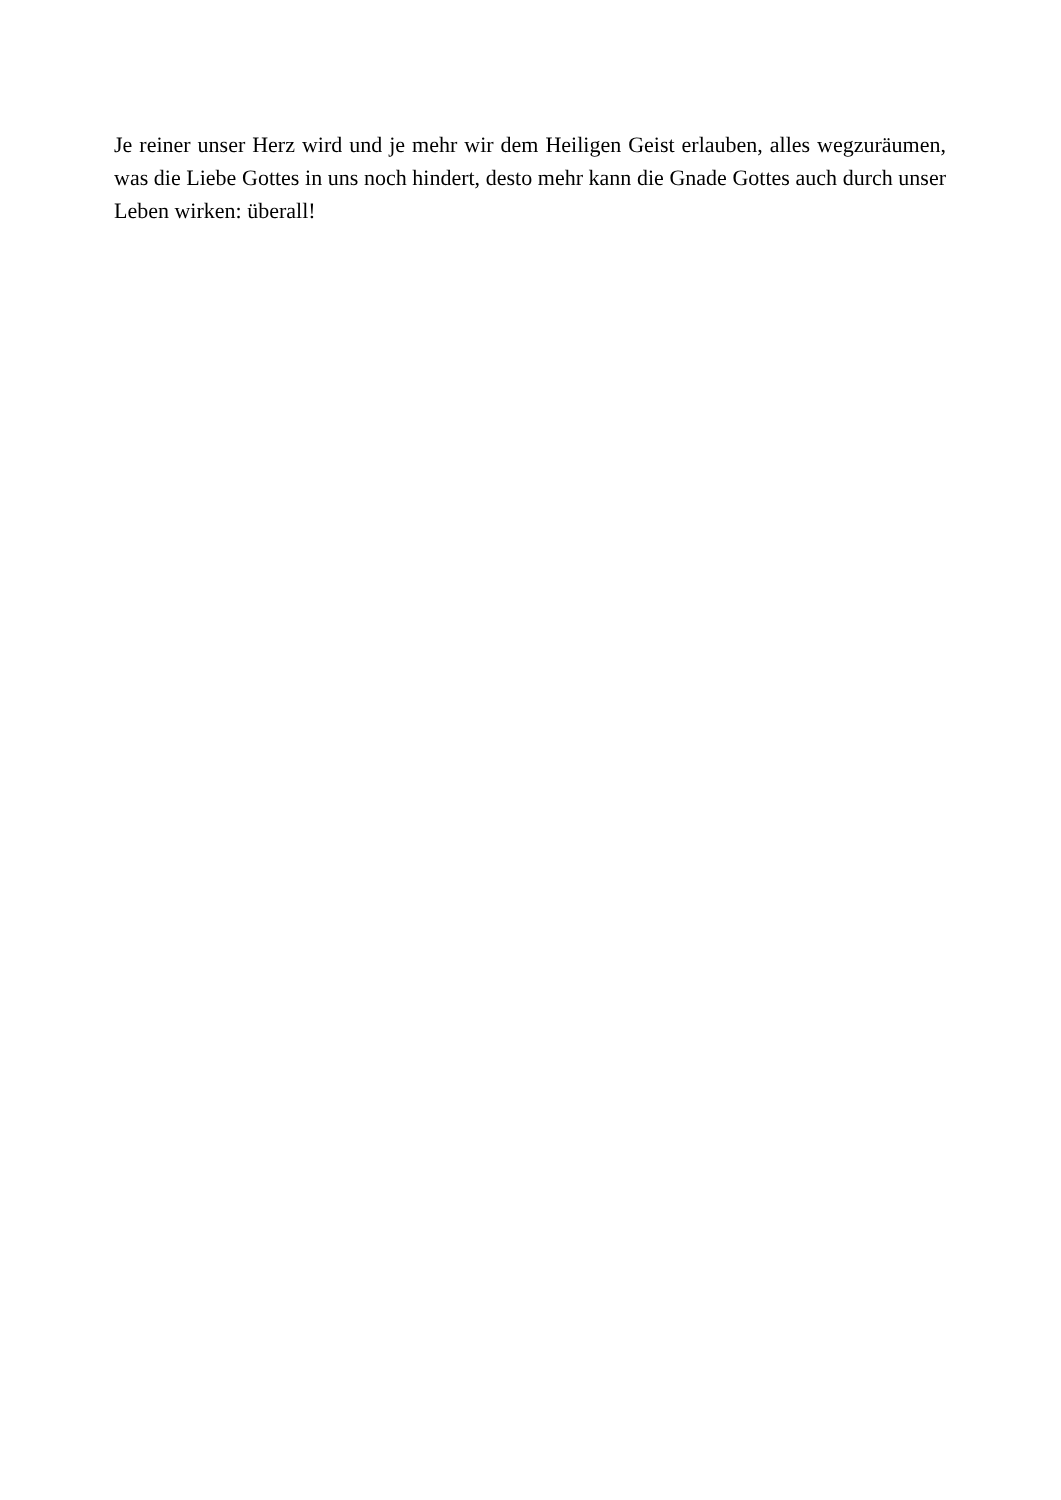Je reiner unser Herz wird und je mehr wir dem Heiligen Geist erlauben, alles wegzuräumen, was die Liebe Gottes in uns noch hindert, desto mehr kann die Gnade Gottes auch durch unser Leben wirken: überall!